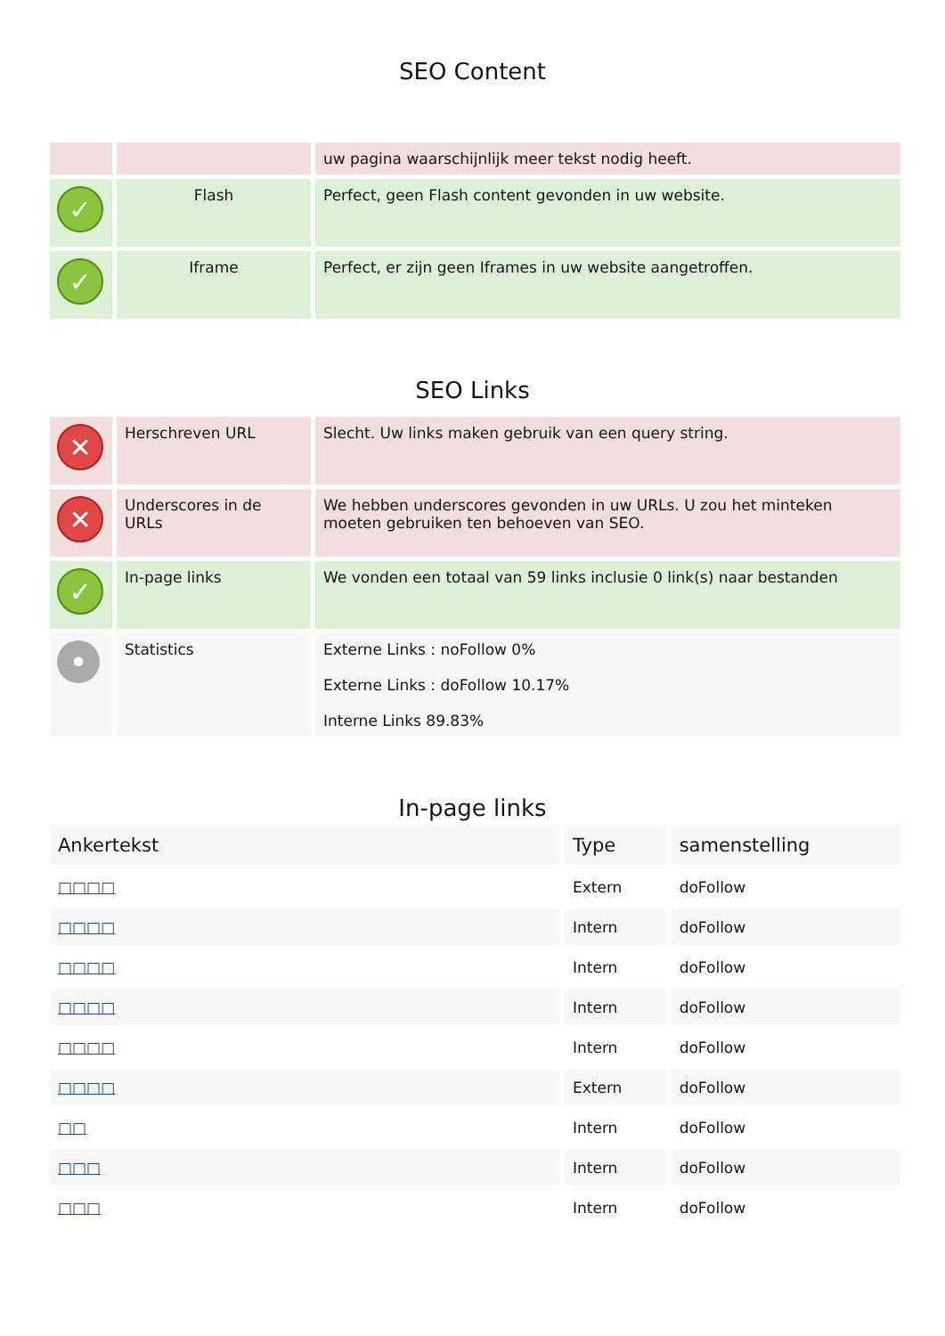SEO Content
| | | uw pagina waarschijnlijk meer tekst nodig heeft. |
| ✓ | Flash | Perfect, geen Flash content gevonden in uw website. |
| ✓ | Iframe | Perfect, er zijn geen Iframes in uw website aangetroffen. |
SEO Links
| ✕ | Herschreven URL | Slecht. Uw links maken gebruik van een query string. |
| ✕ | Underscores in de URLs | We hebben underscores gevonden in uw URLs. U zou het minteken moeten gebruiken ten behoeven van SEO. |
| ✓ | In-page links | We vonden een totaal van 59 links inclusie 0 link(s) naar bestanden |
| • | Statistics | Externe Links : noFollow 0% Externe Links : doFollow 10.17% Interne Links 89.83% |
In-page links
| Ankertekst | Type | samenstelling |
| --- | --- | --- |
| □□□□ | Extern | doFollow |
| □□□□ | Intern | doFollow |
| □□□□ | Intern | doFollow |
| □□□□ | Intern | doFollow |
| □□□□ | Intern | doFollow |
| □□□□ | Extern | doFollow |
| □□ | Intern | doFollow |
| □□□ | Intern | doFollow |
| □□□ | Intern | doFollow |